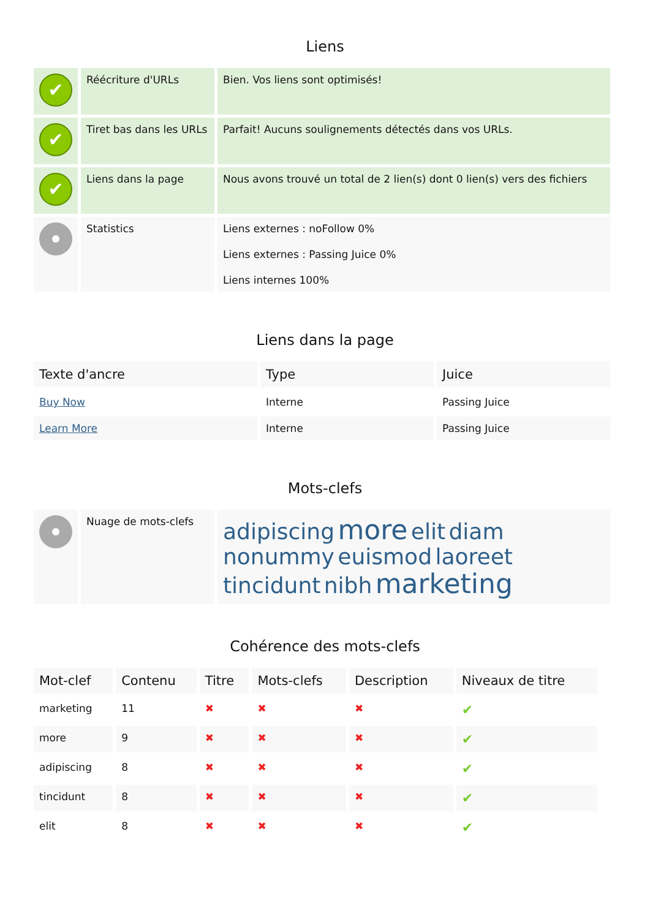Liens
| ✔ | Réécriture d'URLs | Bien. Vos liens sont optimisés! |
| ✔ | Tiret bas dans les URLs | Parfait! Aucuns soulignements détectés dans vos URLs. |
| ✔ | Liens dans la page | Nous avons trouvé un total de 2 lien(s) dont 0 lien(s) vers des fichiers |
| | Statistics | Liens externes : noFollow 0% Liens externes : Passing Juice 0% Liens internes 100% |
Liens dans la page
| Texte d'ancre | Type | Juice |
| --- | --- | --- |
| Buy Now | Interne | Passing Juice |
| Learn More | Interne | Passing Juice |
Mots-clefs
| | Nuage de mots-clefs | adipiscing more elit diam nonummy euismod laoreet tincidunt nibh marketing |
Cohérence des mots-clefs
| Mot-clef | Contenu | Titre | Mots-clefs | Description | Niveaux de titre |
| --- | --- | --- | --- | --- | --- |
| marketing | 11 | ✖ | ✖ | ✖ | ✔ |
| more | 9 | ✖ | ✖ | ✖ | ✔ |
| adipiscing | 8 | ✖ | ✖ | ✖ | ✔ |
| tincidunt | 8 | ✖ | ✖ | ✖ | ✔ |
| elit | 8 | ✖ | ✖ | ✖ | ✔ |